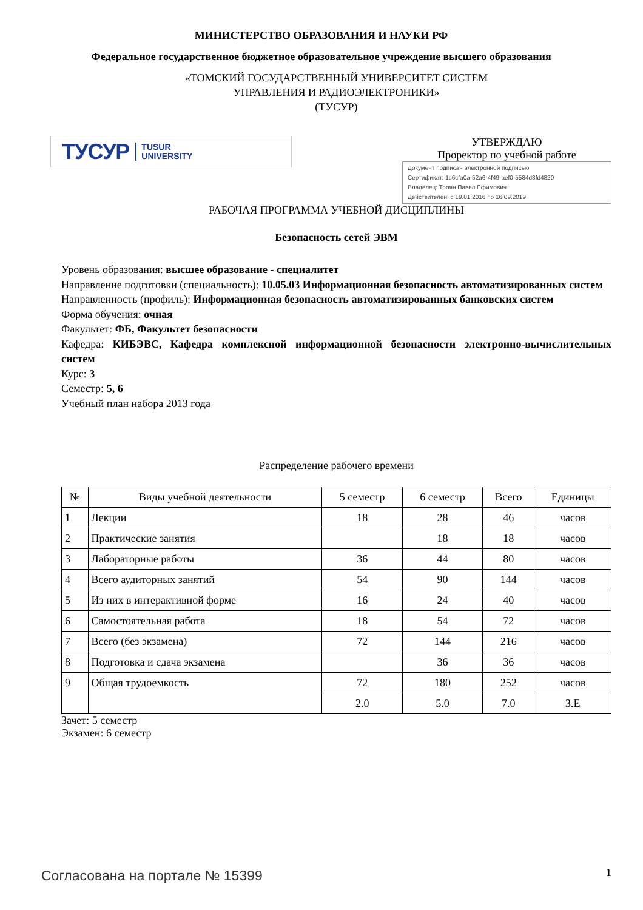МИНИСТЕРСТВО ОБРАЗОВАНИЯ И НАУКИ РФ
Федеральное государственное бюджетное образовательное учреждение высшего образования
«ТОМСКИЙ ГОСУДАРСТВЕННЫЙ УНИВЕРСИТЕТ СИСТЕМ
УПРАВЛЕНИЯ И РАДИОЭЛЕКТРОНИКИ»
(ТУСУР)
ТУСУР TUSUR
UNIVERSITY
УТВЕРЖДАЮ
Проректор по учебной работе
Документ подписан электронной подписью
Сертификат: 1c6cfa0a-52a6-4f49-aef0-5584d3fd4820
Владелец: Троян Павел Ефимович
Действителен: с 19.01.2016 по 16.09.2019
РАБОЧАЯ ПРОГРАММА УЧЕБНОЙ ДИСЦИПЛИНЫ
Безопасность сетей ЭВМ
Уровень образования: высшее образование - специалитет
Направление подготовки (специальность): 10.05.03 Информационная безопасность автоматизированных систем
Направленность (профиль): Информационная безопасность автоматизированных банковских систем
Форма обучения: очная
Факультет: ФБ, Факультет безопасности
Кафедра: КИБЭВС, Кафедра комплексной информационной безопасности электронно-вычислительных систем
Курс: 3
Семестр: 5, 6
Учебный план набора 2013 года
Распределение рабочего времени
| № | Виды учебной деятельности | 5 семестр | 6 семестр | Всего | Единицы |
| --- | --- | --- | --- | --- | --- |
| 1 | Лекции | 18 | 28 | 46 | часов |
| 2 | Практические занятия | | 18 | 18 | часов |
| 3 | Лабораторные работы | 36 | 44 | 80 | часов |
| 4 | Всего аудиторных занятий | 54 | 90 | 144 | часов |
| 5 | Из них в интерактивной форме | 16 | 24 | 40 | часов |
| 6 | Самостоятельная работа | 18 | 54 | 72 | часов |
| 7 | Всего (без экзамена) | 72 | 144 | 216 | часов |
| 8 | Подготовка и сдача экзамена | | 36 | 36 | часов |
| 9 | Общая трудоемкость | 72 | 180 | 252 | часов |
| | | 2.0 | 5.0 | 7.0 | З.Е |
Зачет: 5 семестр
Экзамен: 6 семестр
Согласована на портале № 15399 1